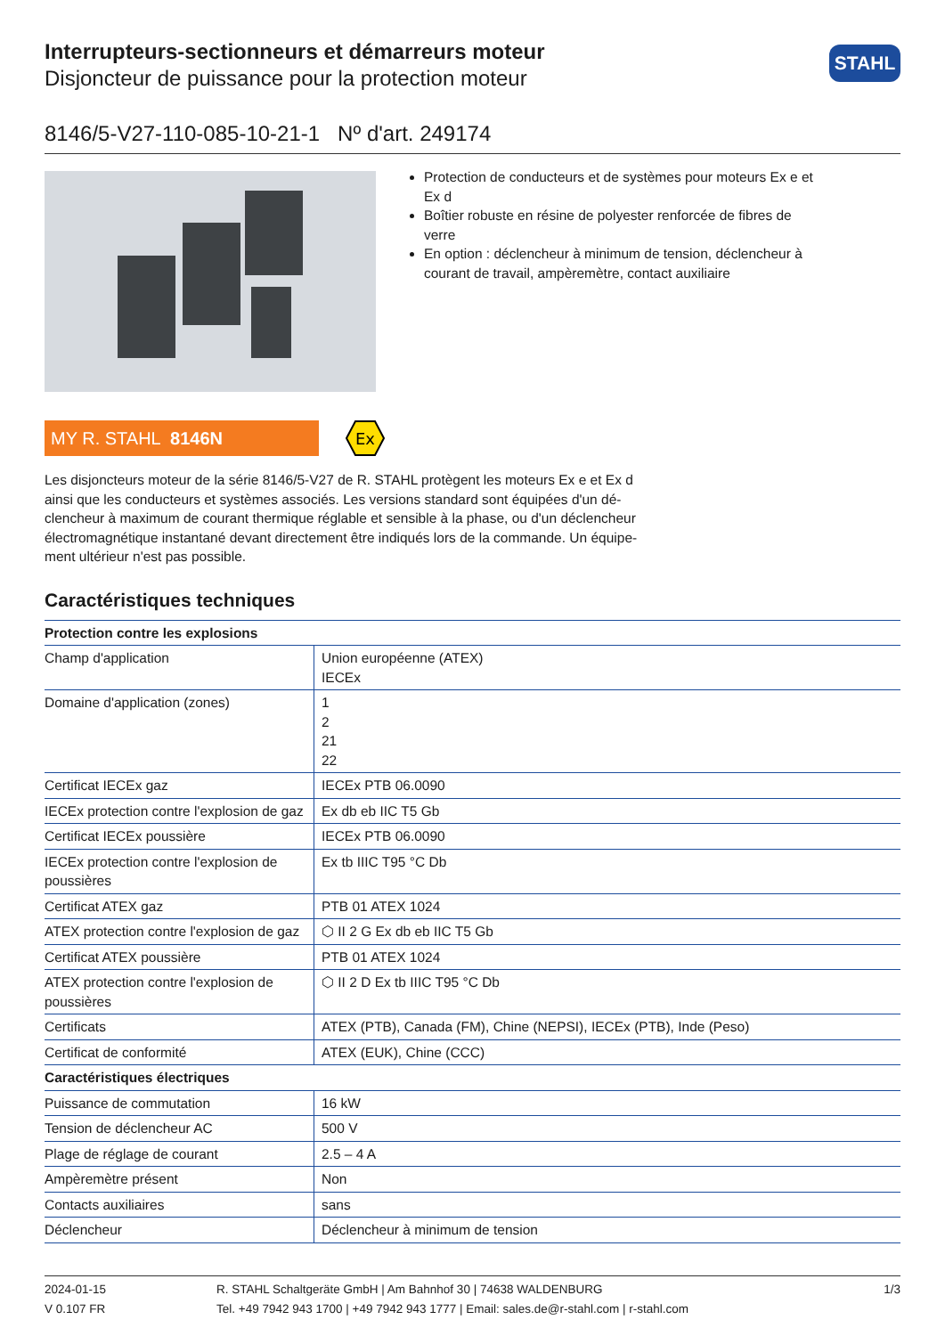Interrupteurs-sectionneurs et démarreurs moteur
Disjoncteur de puissance pour la protection moteur
STAHL
8146/5-V27-110-085-10-21-1 Nº d'art. 249174
Protection de conducteurs et de systèmes pour moteurs Ex e et Ex d
Boîtier robuste en résine de polyester renforcée de fibres de verre
En option : déclencheur à minimum de tension, déclencheur à courant de travail, ampèremètre, contact auxiliaire
MY R. STAHL 8146N
Ex
Les disjoncteurs moteur de la série 8146/5-V27 de R. STAHL protègent les moteurs Ex e et Ex d ainsi que les conducteurs et systèmes associés. Les versions standard sont équipées d'un dé-clencheur à maximum de courant thermique réglable et sensible à la phase, ou d'un déclencheur électromagnétique instantané devant directement être indiqués lors de la commande. Un équipe-ment ultérieur n'est pas possible.
Caractéristiques techniques
| Protection contre les explosions | |
| --- | --- |
| Champ d'application | Union européenne (ATEX) IECEx |
| Domaine d'application (zones) | 1 2 21 22 |
| Certificat IECEx gaz | IECEx PTB 06.0090 |
| IECEx protection contre l'explosion de gaz | Ex db eb IIC T5 Gb |
| Certificat IECEx poussière | IECEx PTB 06.0090 |
| IECEx protection contre l'explosion de poussières | Ex tb IIIC T95 °C Db |
| Certificat ATEX gaz | PTB 01 ATEX 1024 |
| ATEX protection contre l'explosion de gaz | ⬡ II 2 G Ex db eb IIC T5 Gb |
| Certificat ATEX poussière | PTB 01 ATEX 1024 |
| ATEX protection contre l'explosion de poussières | ⬡ II 2 D Ex tb IIIC T95 °C Db |
| Certificats | ATEX (PTB), Canada (FM), Chine (NEPSI), IECEx (PTB), Inde (Peso) |
| Certificat de conformité | ATEX (EUK), Chine (CCC) |
| Caractéristiques électriques | |
| Puissance de commutation | 16 kW |
| Tension de déclencheur AC | 500 V |
| Plage de réglage de courant | 2.5 – 4 A |
| Ampèremètre présent | Non |
| Contacts auxiliaires | sans |
| Déclencheur | Déclencheur à minimum de tension |
2024-01-15
V 0.107 FR
R. STAHL Schaltgeräte GmbH | Am Bahnhof 30 | 74638 WALDENBURG
Tel. +49 7942 943 1700 | +49 7942 943 1777 | Email: sales.de@r-stahl.com | r-stahl.com
1/3